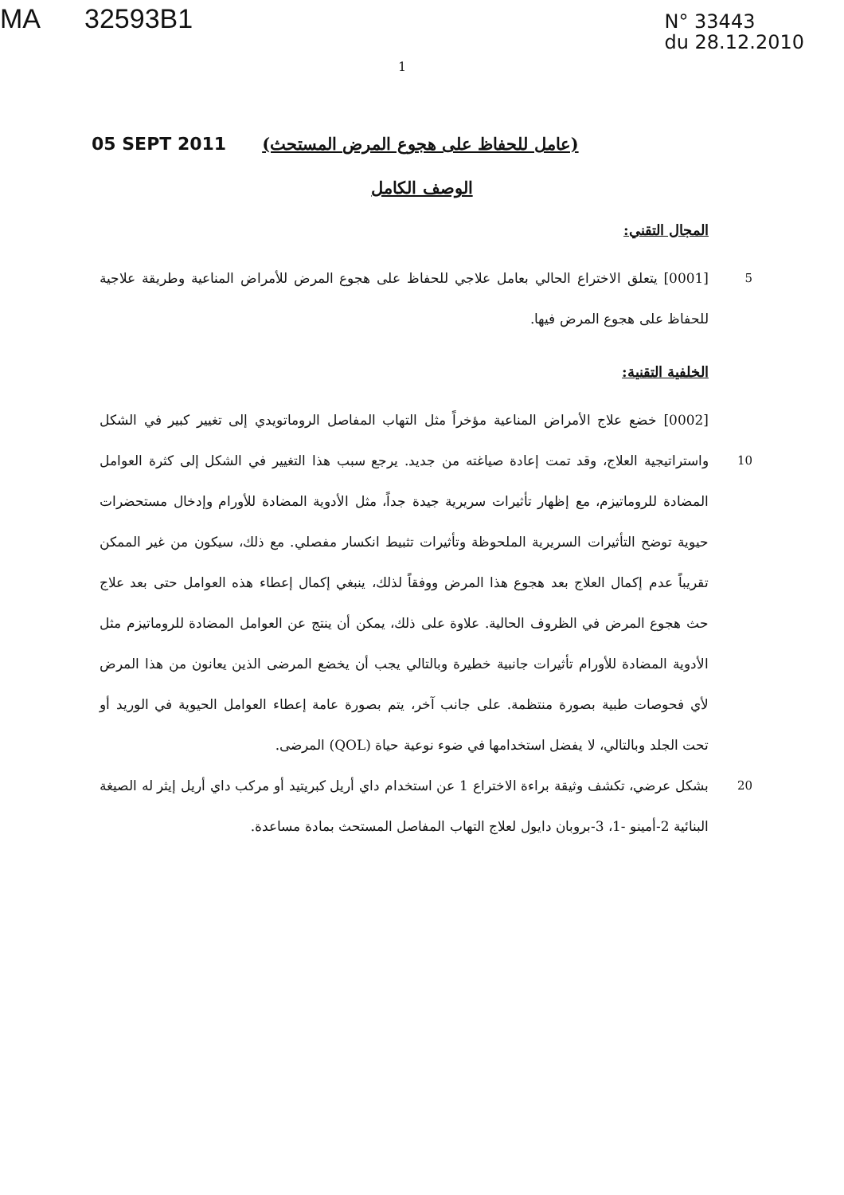MA 32593B1
N° 33443
du 28.12.2010
1
05 SEPT 2011
(عامل للحفاظ على هجوع المرض المستحث)
الوصف الكامل
المجال التقني:
5 [0001] يتعلق الاختراع الحالي بعامل علاجي للحفاظ على هجوع المرض للأمراض المناعية وطريقة علاجية للحفاظ على هجوع المرض فيها.
الخلفية التقنية:
[0002] خضع علاج الأمراض المناعية مؤخراً مثل التهاب المفاصل الروماتويدي إلى تغيير كبير في الشكل واستراتيجية العلاج، وقد تمت إعادة صياغته من جديد. يرجع سبب هذا 10 التغيير في الشكل إلى كثرة العوامل المضادة للروماتيزم، مع إظهار تأثيرات سريرية جيدة جداً، مثل الأدوية المضادة للأورام وإدخال مستحضرات حيوية توضح التأثيرات السريرية الملحوظة وتأثيرات تثبيط انكسار مفصلي. مع ذلك، سيكون من غير الممكن تقريباً عدم إكمال العلاج بعد هجوع هذا المرض ووفقاً لذلك، ينبغي إكمال إعطاء هذه العوامل حتى بعد علاج حث هجوع المرض في الظروف الحالية. علاوة على ذلك، يمكن أن ينتج عن العوامل المضادة للروماتيزم مثل الأدوية المضادة للأورام تأثيرات جانبية خطيرة وبالتالي يجب أن يخضع المرضى الذين يعانون من هذا المرض لأي فحوصات طبية بصورة منتظمة. على جانب آخر، يتم بصورة عامة إعطاء العوامل الحيوية في الوريد أو تحت الجلد وبالتالي، لا يفضل استخدامها في ضوء نوعية حياة (QOL) المرضى.
بشكل عرضي، تكشف وثيقة براءة الاختراع 1 عن استخدام داي أريل كبريتيد أو مركب 20 داي أريل إيثر له الصيغة البنائية 2-أمينو -1، 3-بروبان دايول لعلاج التهاب المفاصل المستحث بمادة مساعدة.